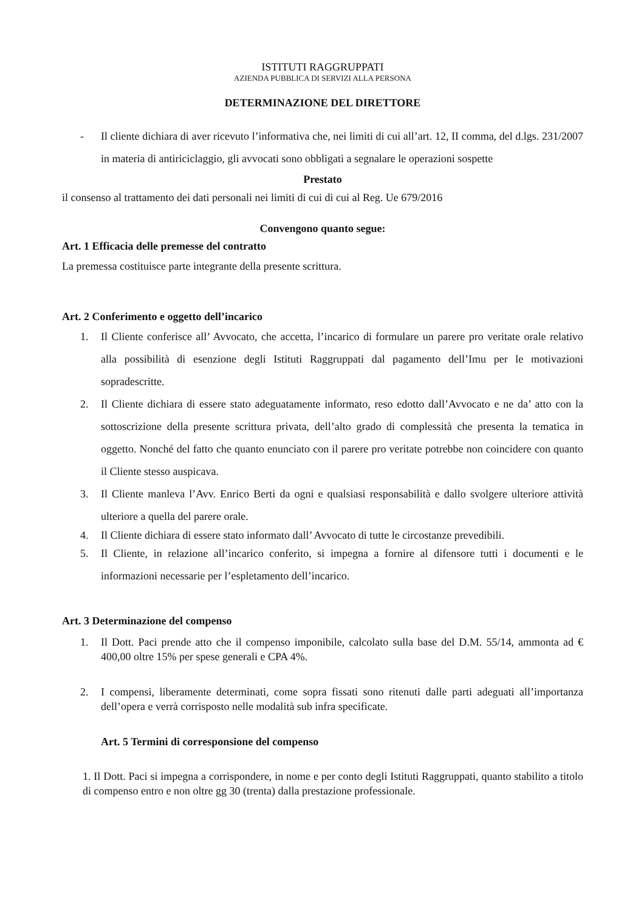ISTITUTI RAGGRUPPATI
AZIENDA PUBBLICA DI SERVIZI ALLA PERSONA
DETERMINAZIONE DEL DIRETTORE
- Il cliente dichiara di aver ricevuto l’informativa che, nei limiti di cui all’art. 12, II comma, del d.lgs. 231/2007 in materia di antiriciclaggio, gli avvocati sono obbligati a segnalare le operazioni sospette
Prestato
il consenso al trattamento dei dati personali nei limiti di cui di cui al Reg. Ue 679/2016
Convengono quanto segue:
Art. 1 Efficacia delle premesse del contratto
La premessa costituisce parte integrante della presente scrittura.
Art. 2 Conferimento e oggetto dell’incarico
1. Il Cliente conferisce all’ Avvocato, che accetta, l’incarico di formulare un parere pro veritate orale relativo alla possibilità di esenzione degli Istituti Raggruppati dal pagamento dell’Imu per le motivazioni sopradescritte.
2. Il Cliente dichiara di essere stato adeguatamente informato, reso edotto dall’Avvocato e ne da’ atto con la sottoscrizione della presente scrittura privata, dell’alto grado di complessità che presenta la tematica in oggetto. Nonché del fatto che quanto enunciato con il parere pro veritate potrebbe non coincidere con quanto il Cliente stesso auspicava.
3. Il Cliente manleva l’Avv. Enrico Berti da ogni e qualsiasi responsabilità e dallo svolgere ulteriore attività ulteriore a quella del parere orale.
4. Il Cliente dichiara di essere stato informato dall’ Avvocato di tutte le circostanze prevedibili.
5. Il Cliente, in relazione all’incarico conferito, si impegna a fornire al difensore tutti i documenti e le informazioni necessarie per l’espletamento dell’incarico.
Art. 3 Determinazione del compenso
1. Il Dott. Paci prende atto che il compenso imponibile, calcolato sulla base del D.M. 55/14, ammonta ad € 400,00 oltre 15% per spese generali e CPA 4%.
2. I compensi, liberamente determinati, come sopra fissati sono ritenuti dalle parti adeguati all’importanza dell’opera e verrà corrisposto nelle modalità sub infra specificate.
Art. 5 Termini di corresponsione del compenso
1. Il Dott. Paci si impegna a corrispondere, in nome e per conto degli Istituti Raggruppati, quanto stabilito a titolo di compenso entro e non oltre gg 30 (trenta) dalla prestazione professionale.